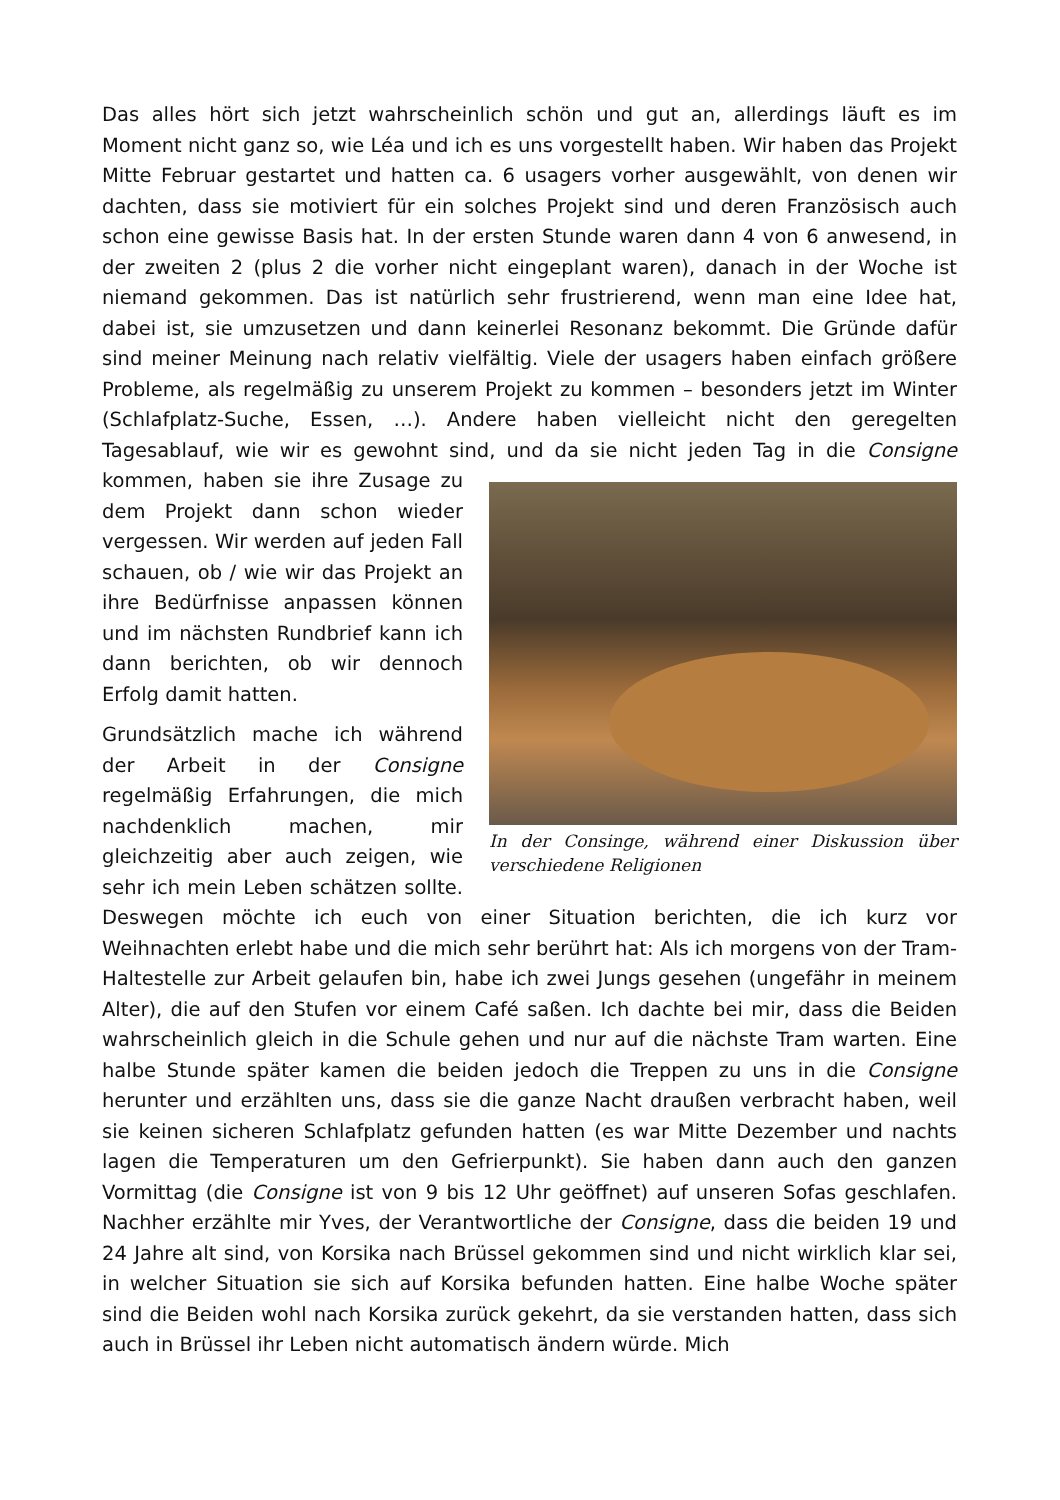Das alles hört sich jetzt wahrscheinlich schön und gut an, allerdings läuft es im Moment nicht ganz so, wie Léa und ich es uns vorgestellt haben. Wir haben das Projekt Mitte Februar gestartet und hatten ca. 6 usagers vorher ausgewählt, von denen wir dachten, dass sie motiviert für ein solches Projekt sind und deren Französisch auch schon eine gewisse Basis hat. In der ersten Stunde waren dann 4 von 6 anwesend, in der zweiten 2 (plus 2 die vorher nicht eingeplant waren), danach in der Woche ist niemand gekommen. Das ist natürlich sehr frustrierend, wenn man eine Idee hat, dabei ist, sie umzusetzen und dann keinerlei Resonanz bekommt. Die Gründe dafür sind meiner Meinung nach relativ vielfältig. Viele der usagers haben einfach größere Probleme, als regelmäßig zu unserem Projekt zu kommen – besonders jetzt im Winter (Schlafplatz-Suche, Essen, …). Andere haben vielleicht nicht den geregelten Tagesablauf, wie wir es gewohnt sind, und da sie nicht jeden In der Consinge, während einer Diskussion über verschiedene Religionen Tag in die Consigne kommen, haben sie ihre Zusage zu dem Projekt dann schon wieder vergessen. Wir werden auf jeden Fall schauen, ob / wie wir das Projekt an ihre Bedürfnisse anpassen können und im nächsten Rundbrief kann ich dann berichten, ob wir dennoch Erfolg damit hatten.
Grundsätzlich mache ich während der Arbeit in der Consigne regelmäßig Erfahrungen, die mich nachdenklich machen, mir gleichzeitig aber auch zeigen, wie sehr ich mein Leben schätzen sollte. Deswegen möchte ich euch von einer Situation berichten, die ich kurz vor Weihnachten erlebt habe und die mich sehr berührt hat: Als ich morgens von der Tram-Haltestelle zur Arbeit gelaufen bin, habe ich zwei Jungs gesehen (ungefähr in meinem Alter), die auf den Stufen vor einem Café saßen. Ich dachte bei mir, dass die Beiden wahrscheinlich gleich in die Schule gehen und nur auf die nächste Tram warten. Eine halbe Stunde später kamen die beiden jedoch die Treppen zu uns in die Consigne herunter und erzählten uns, dass sie die ganze Nacht draußen verbracht haben, weil sie keinen sicheren Schlafplatz gefunden hatten (es war Mitte Dezember und nachts lagen die Temperaturen um den Gefrierpunkt). Sie haben dann auch den ganzen Vormittag (die Consigne ist von 9 bis 12 Uhr geöffnet) auf unseren Sofas geschlafen. Nachher erzählte mir Yves, der Verantwortliche der Consigne, dass die beiden 19 und 24 Jahre alt sind, von Korsika nach Brüssel gekommen sind und nicht wirklich klar sei, in welcher Situation sie sich auf Korsika befunden hatten. Eine halbe Woche später sind die Beiden wohl nach Korsika zurück gekehrt, da sie verstanden hatten, dass sich auch in Brüssel ihr Leben nicht automatisch ändern würde. Mich